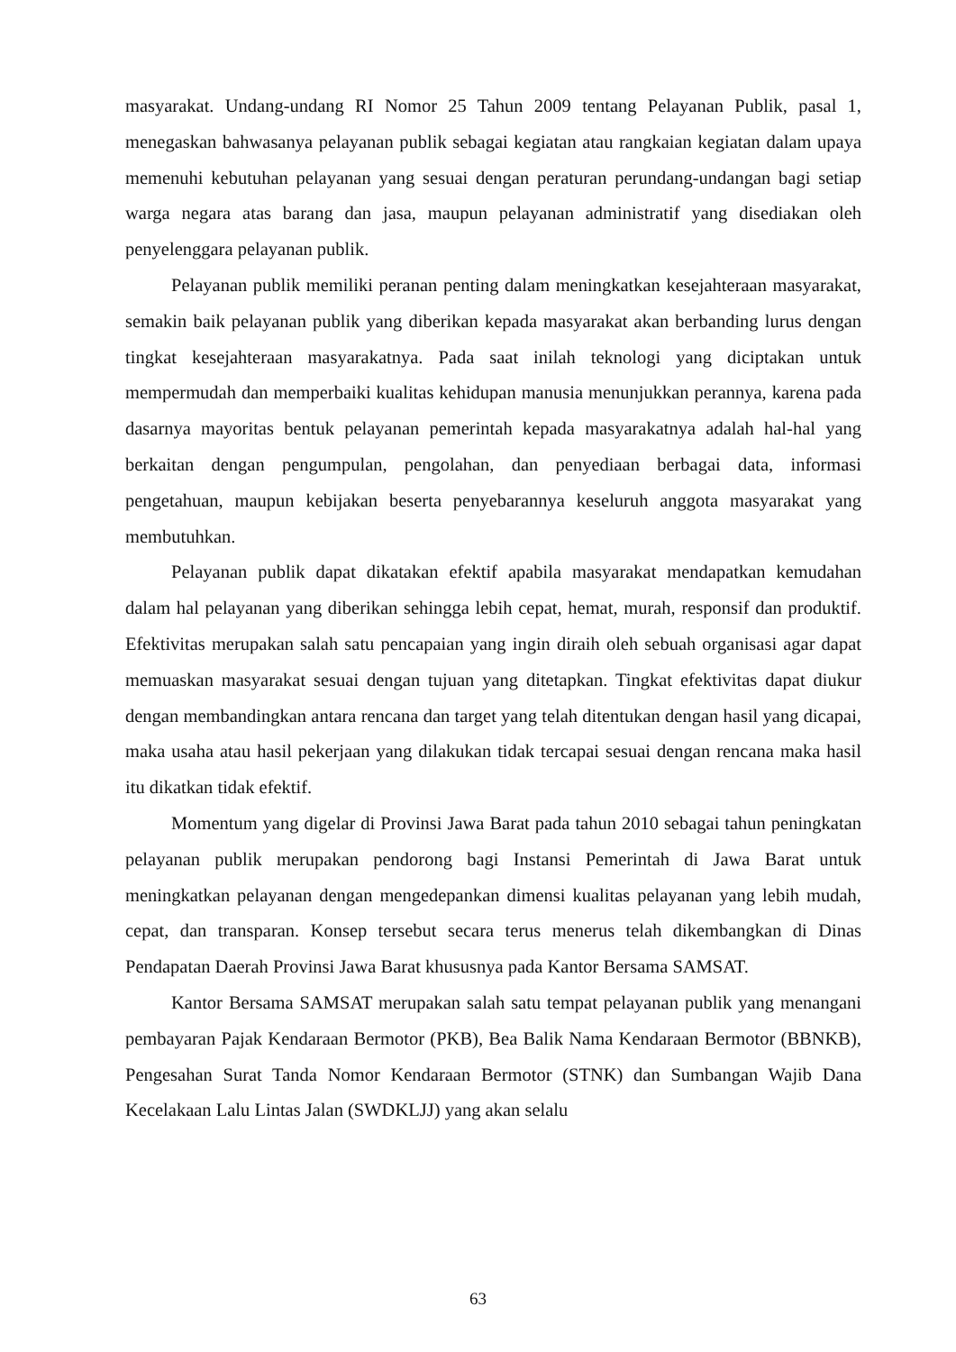masyarakat. Undang-undang RI Nomor 25 Tahun 2009 tentang Pelayanan Publik, pasal 1, menegaskan bahwasanya pelayanan publik sebagai kegiatan atau rangkaian kegiatan dalam upaya memenuhi kebutuhan pelayanan yang sesuai dengan peraturan perundang-undangan bagi setiap warga negara atas barang dan jasa, maupun pelayanan administratif yang disediakan oleh penyelenggara pelayanan publik.
Pelayanan publik memiliki peranan penting dalam meningkatkan kesejahteraan masyarakat, semakin baik pelayanan publik yang diberikan kepada masyarakat akan berbanding lurus dengan tingkat kesejahteraan masyarakatnya. Pada saat inilah teknologi yang diciptakan untuk mempermudah dan memperbaiki kualitas kehidupan manusia menunjukkan perannya, karena pada dasarnya mayoritas bentuk pelayanan pemerintah kepada masyarakatnya adalah hal-hal yang berkaitan dengan pengumpulan, pengolahan, dan penyediaan berbagai data, informasi pengetahuan, maupun kebijakan beserta penyebarannya keseluruh anggota masyarakat yang membutuhkan.
Pelayanan publik dapat dikatakan efektif apabila masyarakat mendapatkan kemudahan dalam hal pelayanan yang diberikan sehingga lebih cepat, hemat, murah, responsif dan produktif. Efektivitas merupakan salah satu pencapaian yang ingin diraih oleh sebuah organisasi agar dapat memuaskan masyarakat sesuai dengan tujuan yang ditetapkan. Tingkat efektivitas dapat diukur dengan membandingkan antara rencana dan target yang telah ditentukan dengan hasil yang dicapai, maka usaha atau hasil pekerjaan yang dilakukan tidak tercapai sesuai dengan rencana maka hasil itu dikatkan tidak efektif.
Momentum yang digelar di Provinsi Jawa Barat pada tahun 2010 sebagai tahun peningkatan pelayanan publik merupakan pendorong bagi Instansi Pemerintah di Jawa Barat untuk meningkatkan pelayanan dengan mengedepankan dimensi kualitas pelayanan yang lebih mudah, cepat, dan transparan. Konsep tersebut secara terus menerus telah dikembangkan di Dinas Pendapatan Daerah Provinsi Jawa Barat khususnya pada Kantor Bersama SAMSAT.
Kantor Bersama SAMSAT merupakan salah satu tempat pelayanan publik yang menangani pembayaran Pajak Kendaraan Bermotor (PKB), Bea Balik Nama Kendaraan Bermotor (BBNKB), Pengesahan Surat Tanda Nomor Kendaraan Bermotor (STNK) dan Sumbangan Wajib Dana Kecelakaan Lalu Lintas Jalan (SWDKLJJ) yang akan selalu
63